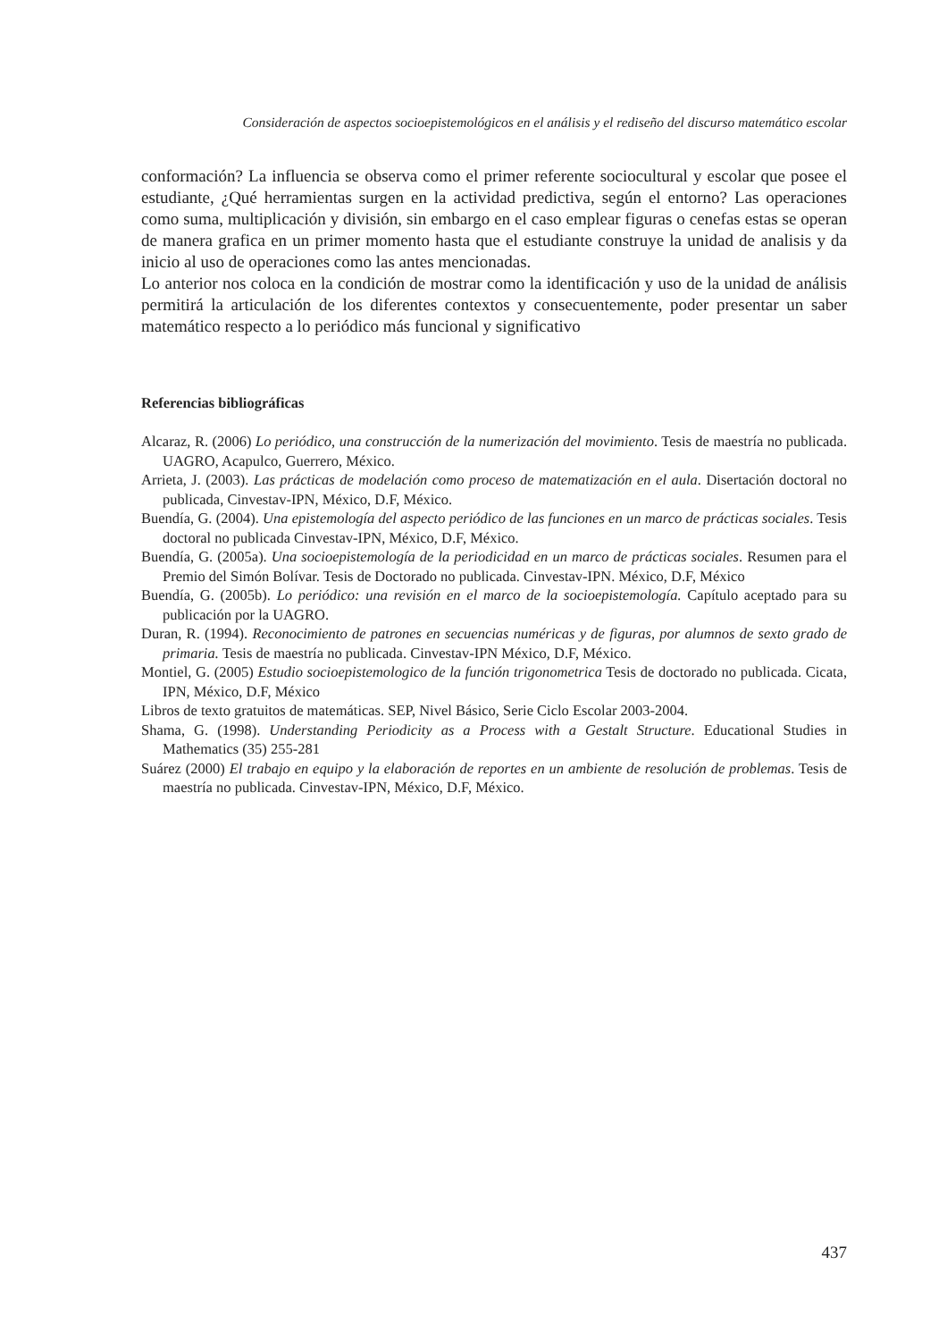Consideración de aspectos socioepistemológicos en el análisis y el rediseño del discurso matemático escolar
conformación? La influencia se observa como el primer referente sociocultural y escolar que posee el estudiante, ¿Qué herramientas surgen en la actividad predictiva, según el entorno? Las operaciones como suma, multiplicación y división, sin embargo en el caso emplear figuras o cenefas estas se operan de manera grafica en un primer momento hasta que el estudiante construye la unidad de analisis y da inicio al uso de operaciones como las antes mencionadas.
Lo anterior nos coloca en la condición de mostrar como la identificación y uso de la unidad de análisis permitirá la articulación de los diferentes contextos y consecuentemente, poder presentar un saber matemático respecto a lo periódico más funcional y significativo
Referencias bibliográficas
Alcaraz, R. (2006) Lo periódico, una construcción de la numerización del movimiento. Tesis de maestría no publicada. UAGRO, Acapulco, Guerrero, México.
Arrieta, J. (2003). Las prácticas de modelación como proceso de matematización en el aula. Disertación doctoral no publicada, Cinvestav-IPN, México, D.F, México.
Buendía, G. (2004). Una epistemología del aspecto periódico de las funciones en un marco de prácticas sociales. Tesis doctoral no publicada Cinvestav-IPN, México, D.F, México.
Buendía, G. (2005a). Una socioepistemología de la periodicidad en un marco de prácticas sociales. Resumen para el Premio del Simón Bolívar. Tesis de Doctorado no publicada. Cinvestav-IPN. México, D.F, México
Buendía, G. (2005b). Lo periódico: una revisión en el marco de la socioepistemología. Capítulo aceptado para su publicación por la UAGRO.
Duran, R. (1994). Reconocimiento de patrones en secuencias numéricas y de figuras, por alumnos de sexto grado de primaria. Tesis de maestría no publicada. Cinvestav-IPN México, D.F, México.
Montiel, G. (2005) Estudio socioepistemologico de la función trigonometrica Tesis de doctorado no publicada. Cicata, IPN, México, D.F, México
Libros de texto gratuitos de matemáticas. SEP, Nivel Básico, Serie Ciclo Escolar 2003-2004.
Shama, G. (1998). Understanding Periodicity as a Process with a Gestalt Structure. Educational Studies in Mathematics (35) 255-281
Suárez (2000) El trabajo en equipo y la elaboración de reportes en un ambiente de resolución de problemas. Tesis de maestría no publicada. Cinvestav-IPN, México, D.F, México.
437